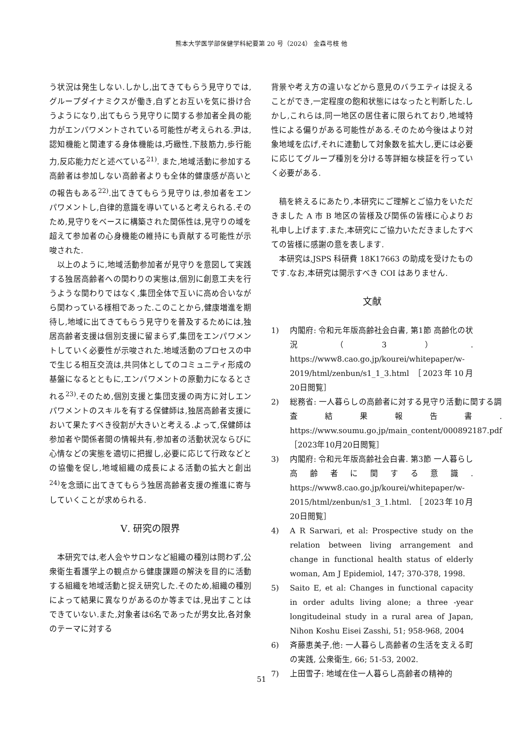熊本大学医学部保健学科紀要第 20 号（2024） 金森弓枝 他
う状況は発生しない.しかし,出てきてもらう見守りでは,グループダイナミクスが働き,自ずとお互いを気に掛け合うようになり,出てもらう見守りに関する参加者全員の能力がエンパワメントされている可能性が考えられる.尹は,認知機能と関連する身体機能は,巧緻性,下肢筋力,歩行能力,反応能力だと述べている<sup>21)</sup>. また,地域活動に参加する高齢者は参加しない高齢者よりも全体的健康感が高いとの報告もある<sup>22)</sup>.出てきてもらう見守りは,参加者をエンパワメントし,自律的意識を導いていると考えられる.そのため,見守りをベースに構築された関係性は,見守りの域を超えて参加者の心身機能の維持にも貢献する可能性が示唆された.
以上のように,地域活動参加者が見守りを意図して実践する独居高齢者への関わりの実態は,個別に創意工夫を行うような関わりではなく,集団全体で互いに高め合いながら関わっている様相であった.このことから,健康増進を期待し,地域に出てきてもらう見守りを普及するためには,独居高齢者支援は個別支援に留まらず,集団をエンパワメントしていく必要性が示唆された.地域活動のプロセスの中で生じる相互交流は,共同体としてのコミュニティ形成の基盤になるとともに,エンパワメントの原動力になるとされる<sup>23)</sup>.そのため,個別支援と集団支援の両方に対しエンパワメントのスキルを有する保健師は,独居高齢者支援において果たすべき役割が大きいと考える.よって,保健師は参加者や関係者間の情報共有,参加者の活動状況ならびに心情などの実態を適切に把握し,必要に応じて行政などとの協働を促し,地域組織の成長による活動の拡大と創出<sup>24)</sup>を念頭に出てきてもらう独居高齢者支援の推進に寄与していくことが求められる.
Ⅴ. 研究の限界
本研究では,老人会やサロンなど組織の種別は問わず,公衆衛生看護学上の観点から健康課題の解決を目的に活動する組織を地域活動と捉え研究した.そのため,組織の種別によって結果に異なりがあるのか等までは,見出すことはできていない.また,対象者は6名であったが男女比,各対象のテーマに対する
背景や考え方の違いなどから意見のバラエティは捉えることができ,一定程度の飽和状態にはなったと判断した.しかし,これらは,同一地区の居住者に限られており,地域特性による偏りがある可能性がある.そのため今後はより対象地域を広げ,それに連動して対象数を拡大し,更には必要に応じてグループ種別を分ける等詳細な検証を行っていく必要がある.
稿を終えるにあたり,本研究にご理解とご協力をいただきました A 市 B 地区の皆様及び関係の皆様に心よりお礼申し上げます.また,本研究にご協力いただきましたすべての皆様に感謝の意を表します.
本研究は,JSPS 科研費 18K17663 の助成を受けたものです.なお,本研究は開示すべき COI はありません.
文献
1) 内閣府: 令和元年版高齢社会白書, 第1節 高齢化の状況（3）. https://www8.cao.go.jp/kourei/whitepaper/w-2019/html/zenbun/s1_1_3.html ［2023年10月20日閲覧］
2) 総務省: 一人暮らしの高齢者に対する見守り活動に関する調査結果報告書. https://www.soumu.go.jp/main_content/000892187.pdf ［2023年10月20日閲覧］
3) 内閣府: 令和元年版高齢社会白書. 第3節 一人暮らし高齢者に関する意識. https://www8.cao.go.jp/kourei/whitepaper/w-2015/html/zenbun/s1_3_1.html. ［2023年10月20日閲覧］
4) A R Sarwari, et al: Prospective study on the relation between living arrangement and change in functional health status of elderly woman, Am J Epidemiol, 147; 370-378, 1998.
5) Saito E, et al: Changes in functional capacity in order adults living alone; a three -year longitudeinal study in a rural area of Japan, Nihon Koshu Eisei Zasshi, 51; 958-968, 2004
6) 斉藤恵美子,他: 一人暮らし高齢者の生活を支える町の実践, 公衆衛生, 66; 51-53, 2002.
7) 上田雪子: 地域在住一人暮らし高齢者の精神的
51